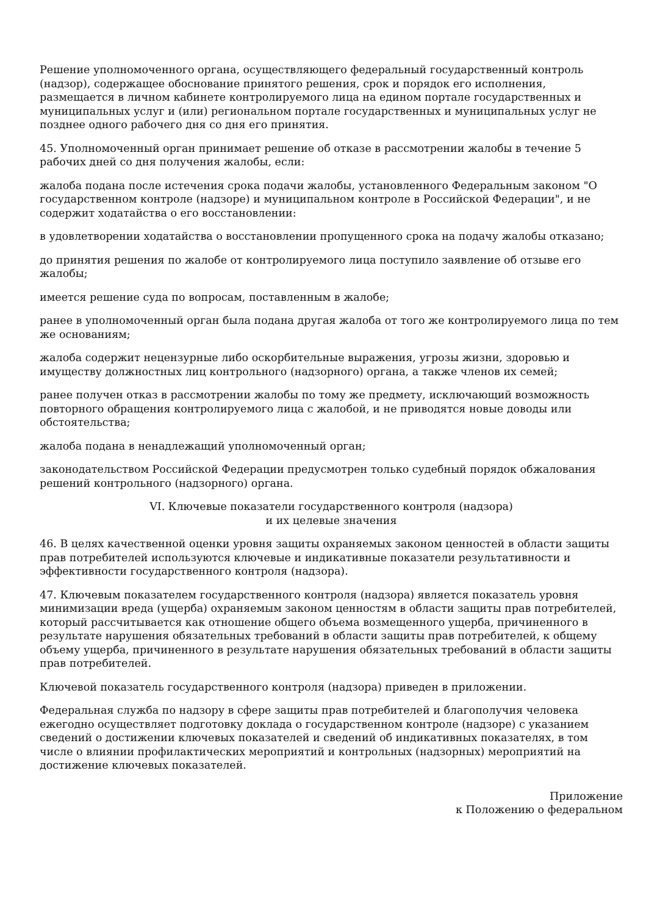Решение уполномоченного органа, осуществляющего федеральный государственный контроль (надзор), содержащее обоснование принятого решения, срок и порядок его исполнения, размещается в личном кабинете контролируемого лица на едином портале государственных и муниципальных услуг и (или) региональном портале государственных и муниципальных услуг не позднее одного рабочего дня со дня его принятия.
45. Уполномоченный орган принимает решение об отказе в рассмотрении жалобы в течение 5 рабочих дней со дня получения жалобы, если:
жалоба подана после истечения срока подачи жалобы, установленного Федеральным законом "О государственном контроле (надзоре) и муниципальном контроле в Российской Федерации", и не содержит ходатайства о его восстановлении:
в удовлетворении ходатайства о восстановлении пропущенного срока на подачу жалобы отказано;
до принятия решения по жалобе от контролируемого лица поступило заявление об отзыве его жалобы;
имеется решение суда по вопросам, поставленным в жалобе;
ранее в уполномоченный орган была подана другая жалоба от того же контролируемого лица по тем же основаниям;
жалоба содержит нецензурные либо оскорбительные выражения, угрозы жизни, здоровью и имуществу должностных лиц контрольного (надзорного) органа, а также членов их семей;
ранее получен отказ в рассмотрении жалобы по тому же предмету, исключающий возможность повторного обращения контролируемого лица с жалобой, и не приводятся новые доводы или обстоятельства;
жалоба подана в ненадлежащий уполномоченный орган;
законодательством Российской Федерации предусмотрен только судебный порядок обжалования решений контрольного (надзорного) органа.
VI. Ключевые показатели государственного контроля (надзора)
и их целевые значения
46. В целях качественной оценки уровня защиты охраняемых законом ценностей в области защиты прав потребителей используются ключевые и индикативные показатели результативности и эффективности государственного контроля (надзора).
47. Ключевым показателем государственного контроля (надзора) является показатель уровня минимизации вреда (ущерба) охраняемым законом ценностям в области защиты прав потребителей, который рассчитывается как отношение общего объема возмещенного ущерба, причиненного в результате нарушения обязательных требований в области защиты прав потребителей, к общему объему ущерба, причиненного в результате нарушения обязательных требований в области защиты прав потребителей.
Ключевой показатель государственного контроля (надзора) приведен в приложении.
Федеральная служба по надзору в сфере защиты прав потребителей и благополучия человека ежегодно осуществляет подготовку доклада о государственном контроле (надзоре) с указанием сведений о достижении ключевых показателей и сведений об индикативных показателях, в том числе о влиянии профилактических мероприятий и контрольных (надзорных) мероприятий на достижение ключевых показателей.
Приложение
к Положению о федеральном